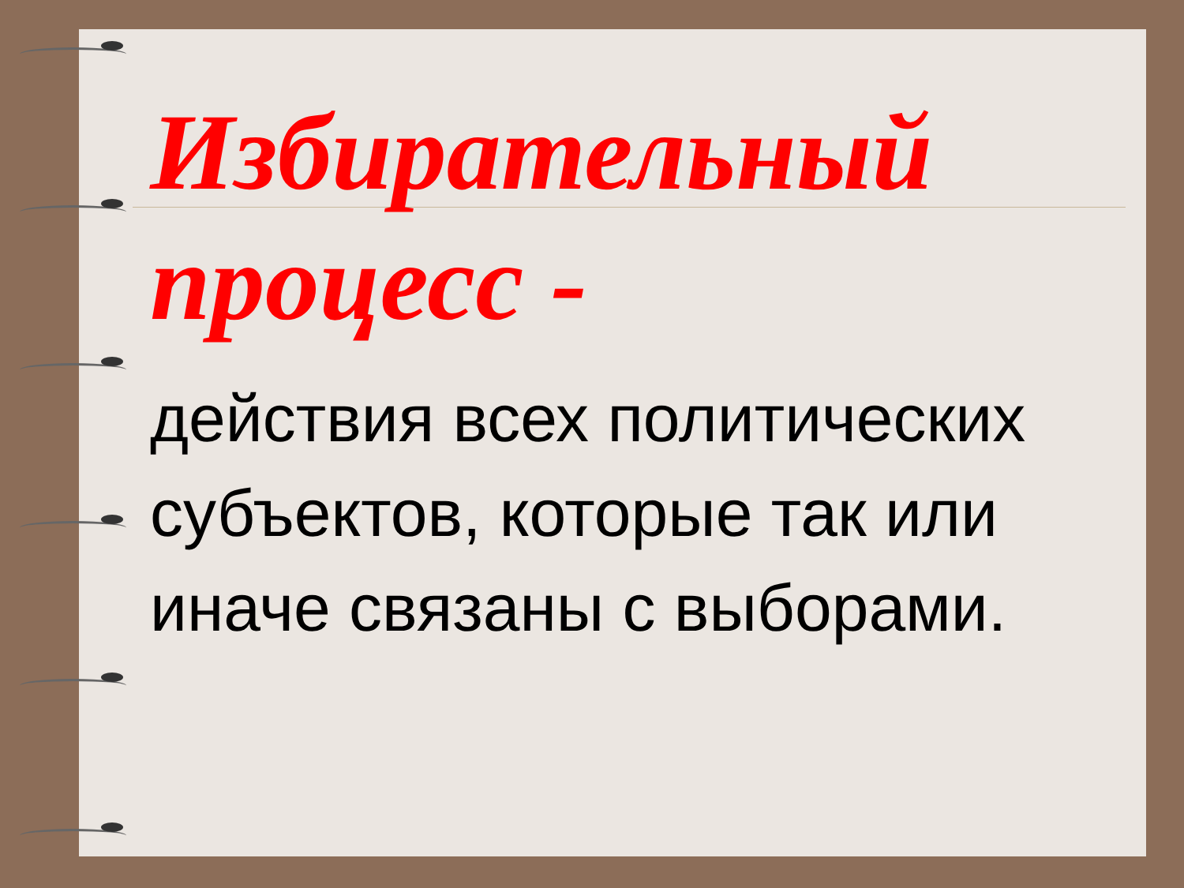Избирательный процесс -
действия всех политических субъектов, которые так или иначе связаны с выборами.